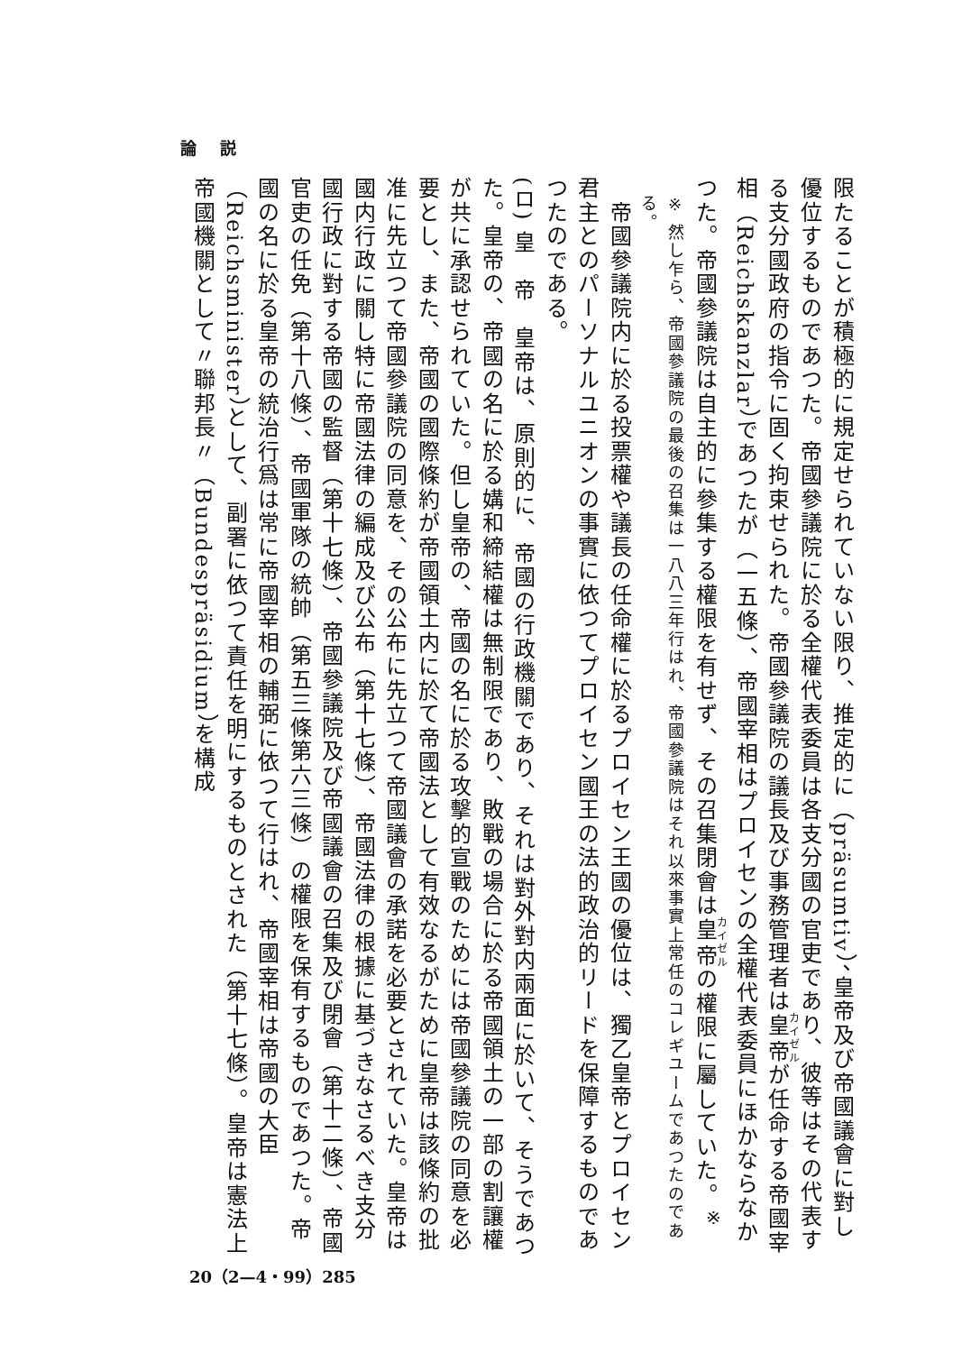論 説
限たることが積極的に規定せられていない限り、推定的に（präsumtiv）、皇帝及び帝國議會に對し優位するものであつた。帝國參議院に於る全權代表委員は各支分國の官吏であり、彼等はその代表する支分國政府の指令に固く拘束せられた。帝國參議院の議長及び事務管理者は皇帝が任命する帝國宰相（Reichskanzlar）であつたが（一五條）、帝國宰相はプロイセンの全權代表委員にほかならなかつた。帝國參議院は自主的に參集する權限を有せず、その召集閉會は皇帝の權限に屬していた。<sup>※</sup>
※ 然し乍ら、帝國參議院の最後の召集は一八八三年行はれ、帝國參議院はそれ以來事實上常任のコレギユームであつたのである。
　帝國參議院内に於る投票權や議長の任命權に於るプロイセン王國の優位は、獨乙皇帝とプロイセン君主とのパーソナルユニオンの事實に依つてプロイセン國王の法的政治的リードを保障するものであつたのである。
(ロ) 皇　帝　皇帝は、原則的に、帝國の行政機關であり、それは對外對内兩面に於いて、そうであつた。皇帝の、帝國の名に於る媾和締結權は無制限であり、敗戰の場合に於る帝國領土の一部の割讓權が共に承認せられていた。但し皇帝の、帝國の名に於る攻擊的宣戰のためには帝國參議院の同意を必要とし、また、帝國の國際條約が帝國領土内に於て帝國法として有效なるがために皇帝は該條約の批准に先立つて帝國參議院の同意を、その公布に先立つて帝國議會の承諾を必要とされていた。皇帝は國内行政に關し特に帝國法律の編成及び公布（第十七條）、帝國法律の根據に基づきなさるべき支分國行政に對する帝國の監督（第十七條）、帝國參議院及び帝國議會の召集及び閉會（第十二條）、帝國官吏の任免（第十八條）、帝國軍隊の統帥（第五三條第六三條）の權限を保有するものであつた。帝國の名に於る皇帝の統治行爲は常に帝國宰相の輔弼に依つて行はれ、帝國宰相は帝國の大臣（Reichsminister）として、副署に依つて責任を明にするものとされた（第十七條）。皇帝は憲法上帝國機關として〃聯邦長〃（Bundespräsidium）を構成
20（2—4・99）285